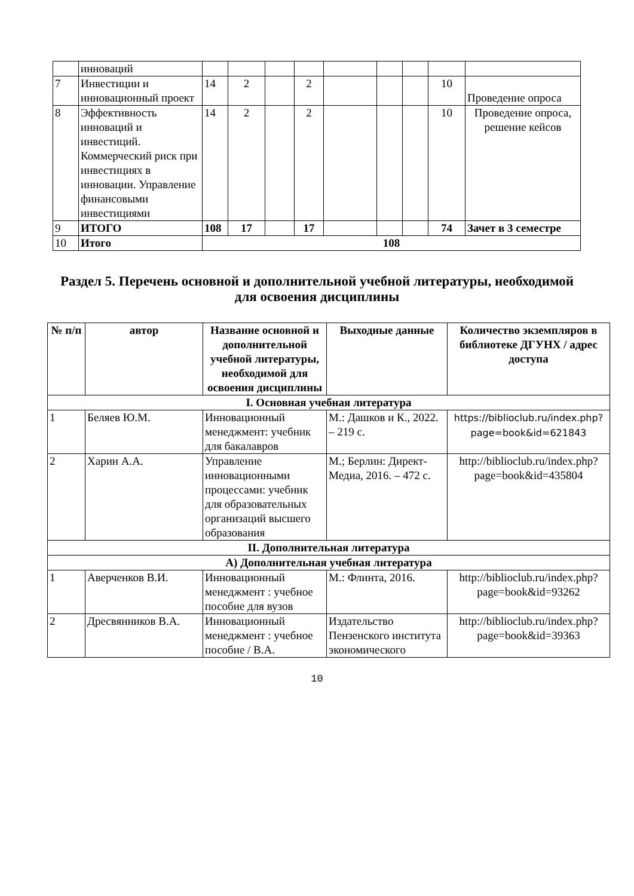| | инноваций | | | | | | | | | |
| 7 | Инвестиции и инновационный проект | 14 | 2 | | 2 | | | | 10 | Проведение опроса |
| 8 | Эффективность инноваций и инвестиций. Коммерческий риск при инвестициях в инновации. Управление финансовыми инвестициями | 14 | 2 | | 2 | | | | 10 | Проведение опроса, решение кейсов |
| 9 | ИТОГО | 108 | 17 | | 17 | | | | 74 | Зачет в 3 семестре |
| 10 | Итого | 108 | | | | | | | | |
Раздел 5. Перечень основной и дополнительной учебной литературы, необходимой для освоения дисциплины
| № п/п | автор | Название основной и дополнительной учебной литературы, необходимой для освоения дисциплины | Выходные данные | Количество экземпляров в библиотеке ДГУНХ / адрес доступа |
| --- | --- | --- | --- | --- |
| I. Основная учебная литература | | | | |
| 1 | Беляев Ю.М. | Инновационный менеджмент: учебник для бакалавров | М.: Дашков и К., 2022. – 219 с. | https://biblioclub.ru/index.php?page=book&id=621843 |
| 2 | Харин А.А. | Управление инновационными процессами: учебник для образовательных организаций высшего образования | М.; Берлин: Директ-Медиа, 2016. – 472 с. | http://biblioclub.ru/index.php?page=book&id=435804 |
| II. Дополнительная литература | | | | |
| А) Дополнительная учебная литература | | | | |
| 1 | Аверченков В.И. | Инновационный менеджмент : учебное пособие для вузов | М.: Флинта, 2016. | http://biblioclub.ru/index.php?page=book&id=93262 |
| 2 | Дресвянников В.А. | Инновационный менеджмент : учебное пособие / В.А. | Издательство Пензенского института экономического | http://biblioclub.ru/index.php?page=book&id=39363 |
10